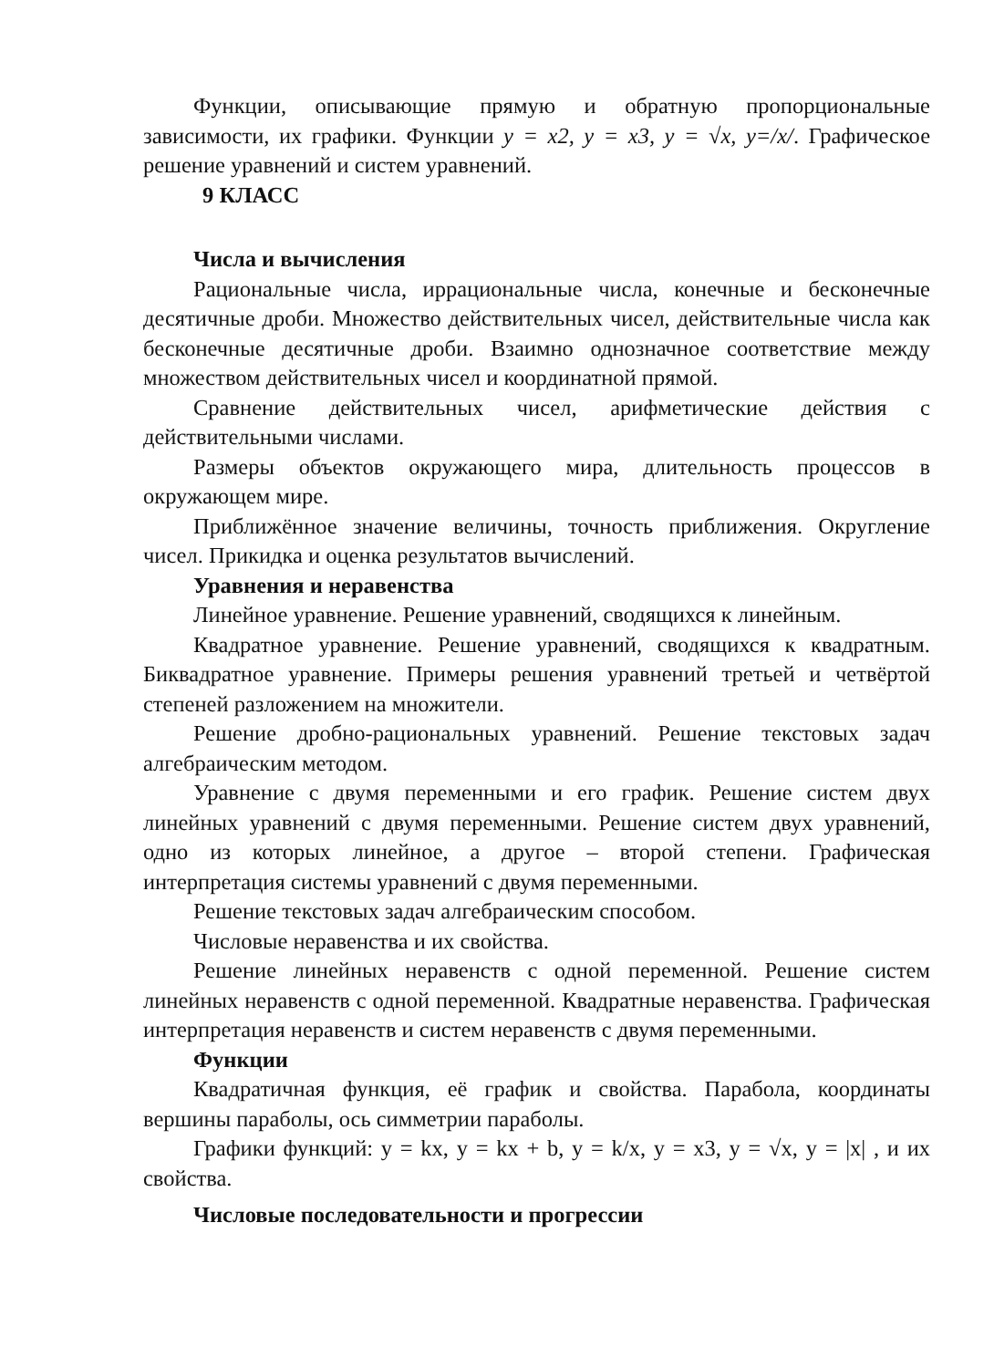Функции, описывающие прямую и обратную пропорциональные зависимости, их графики. Функции y = x2, y = x3, y = √x, y=/x/. Графическое решение уравнений и систем уравнений.
9 КЛАСС
Числа и вычисления
Рациональные числа, иррациональные числа, конечные и бесконечные десятичные дроби. Множество действительных чисел, действительные числа как бесконечные десятичные дроби. Взаимно однозначное соответствие между множеством действительных чисел и координатной прямой.
Сравнение действительных чисел, арифметические действия с действительными числами.
Размеры объектов окружающего мира, длительность процессов в окружающем мире.
Приближённое значение величины, точность приближения. Округление чисел. Прикидка и оценка результатов вычислений.
Уравнения и неравенства
Линейное уравнение. Решение уравнений, сводящихся к линейным.
Квадратное уравнение. Решение уравнений, сводящихся к квадратным. Биквадратное уравнение. Примеры решения уравнений третьей и четвёртой степеней разложением на множители.
Решение дробно-рациональных уравнений. Решение текстовых задач алгебраическим методом.
Уравнение с двумя переменными и его график. Решение систем двух линейных уравнений с двумя переменными. Решение систем двух уравнений, одно из которых линейное, а другое – второй степени. Графическая интерпретация системы уравнений с двумя переменными.
Решение текстовых задач алгебраическим способом.
Числовые неравенства и их свойства.
Решение линейных неравенств с одной переменной. Решение систем линейных неравенств с одной переменной. Квадратные неравенства. Графическая интерпретация неравенств и систем неравенств с двумя переменными.
Функции
Квадратичная функция, её график и свойства. Парабола, координаты вершины параболы, ось симметрии параболы.
Графики функций: y = kx, y = kx + b, y = k/x, y = x3, y = √x, y = |x| , и их свойства.
Числовые последовательности и прогрессии